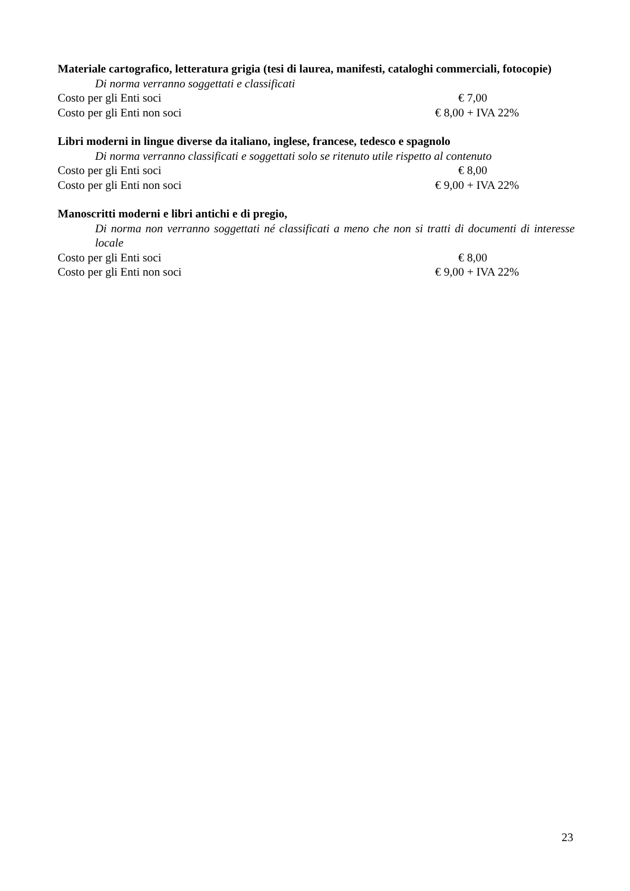Materiale cartografico, letteratura grigia (tesi di laurea, manifesti, cataloghi commerciali, fotocopie)
Di norma verranno soggettati e classificati
Costo per gli Enti soci € 7,00
Costo per gli Enti non soci € 8,00 + IVA 22%
Libri moderni in lingue diverse da italiano, inglese, francese, tedesco e spagnolo
Di norma verranno classificati e soggettati solo se ritenuto utile rispetto al contenuto
Costo per gli Enti soci € 8,00
Costo per gli Enti non soci € 9,00 + IVA 22%
Manoscritti moderni e libri antichi e di pregio,
Di norma non verranno soggettati né classificati a meno che non si tratti di documenti di interesse locale
Costo per gli Enti soci € 8,00
Costo per gli Enti non soci € 9,00 + IVA 22%
23